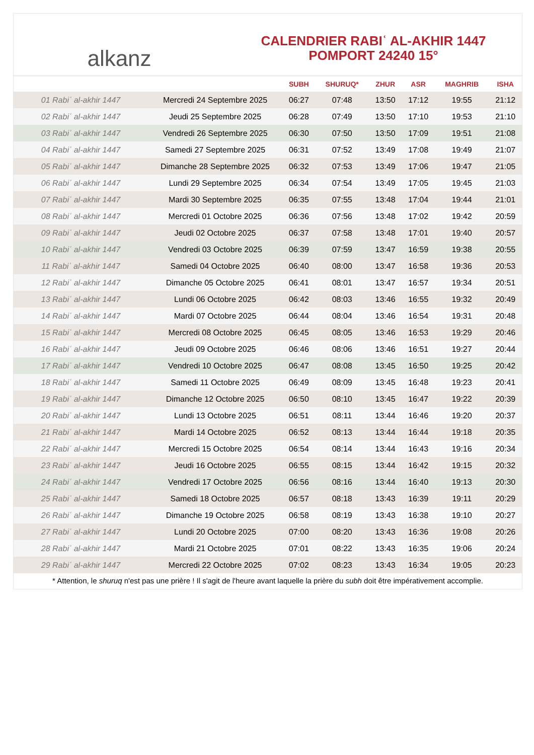alkanz
CALENDRIER RABIʿ AL-AKHIR 1447
POMPORT 24240 15°
| | | SUBH | SHURUQ* | ZHUR | ASR | MAGHRIB | ISHA |
| --- | --- | --- | --- | --- | --- | --- | --- |
| 01 Rabiʿ al-akhir 1447 | Mercredi 24 Septembre 2025 | 06:27 | 07:48 | 13:50 | 17:12 | 19:55 | 21:12 |
| 02 Rabiʿ al-akhir 1447 | Jeudi 25 Septembre 2025 | 06:28 | 07:49 | 13:50 | 17:10 | 19:53 | 21:10 |
| 03 Rabiʿ al-akhir 1447 | Vendredi 26 Septembre 2025 | 06:30 | 07:50 | 13:50 | 17:09 | 19:51 | 21:08 |
| 04 Rabiʿ al-akhir 1447 | Samedi 27 Septembre 2025 | 06:31 | 07:52 | 13:49 | 17:08 | 19:49 | 21:07 |
| 05 Rabiʿ al-akhir 1447 | Dimanche 28 Septembre 2025 | 06:32 | 07:53 | 13:49 | 17:06 | 19:47 | 21:05 |
| 06 Rabiʿ al-akhir 1447 | Lundi 29 Septembre 2025 | 06:34 | 07:54 | 13:49 | 17:05 | 19:45 | 21:03 |
| 07 Rabiʿ al-akhir 1447 | Mardi 30 Septembre 2025 | 06:35 | 07:55 | 13:48 | 17:04 | 19:44 | 21:01 |
| 08 Rabiʿ al-akhir 1447 | Mercredi 01 Octobre 2025 | 06:36 | 07:56 | 13:48 | 17:02 | 19:42 | 20:59 |
| 09 Rabiʿ al-akhir 1447 | Jeudi 02 Octobre 2025 | 06:37 | 07:58 | 13:48 | 17:01 | 19:40 | 20:57 |
| 10 Rabiʿ al-akhir 1447 | Vendredi 03 Octobre 2025 | 06:39 | 07:59 | 13:47 | 16:59 | 19:38 | 20:55 |
| 11 Rabiʿ al-akhir 1447 | Samedi 04 Octobre 2025 | 06:40 | 08:00 | 13:47 | 16:58 | 19:36 | 20:53 |
| 12 Rabiʿ al-akhir 1447 | Dimanche 05 Octobre 2025 | 06:41 | 08:01 | 13:47 | 16:57 | 19:34 | 20:51 |
| 13 Rabiʿ al-akhir 1447 | Lundi 06 Octobre 2025 | 06:42 | 08:03 | 13:46 | 16:55 | 19:32 | 20:49 |
| 14 Rabiʿ al-akhir 1447 | Mardi 07 Octobre 2025 | 06:44 | 08:04 | 13:46 | 16:54 | 19:31 | 20:48 |
| 15 Rabiʿ al-akhir 1447 | Mercredi 08 Octobre 2025 | 06:45 | 08:05 | 13:46 | 16:53 | 19:29 | 20:46 |
| 16 Rabiʿ al-akhir 1447 | Jeudi 09 Octobre 2025 | 06:46 | 08:06 | 13:46 | 16:51 | 19:27 | 20:44 |
| 17 Rabiʿ al-akhir 1447 | Vendredi 10 Octobre 2025 | 06:47 | 08:08 | 13:45 | 16:50 | 19:25 | 20:42 |
| 18 Rabiʿ al-akhir 1447 | Samedi 11 Octobre 2025 | 06:49 | 08:09 | 13:45 | 16:48 | 19:23 | 20:41 |
| 19 Rabiʿ al-akhir 1447 | Dimanche 12 Octobre 2025 | 06:50 | 08:10 | 13:45 | 16:47 | 19:22 | 20:39 |
| 20 Rabiʿ al-akhir 1447 | Lundi 13 Octobre 2025 | 06:51 | 08:11 | 13:44 | 16:46 | 19:20 | 20:37 |
| 21 Rabiʿ al-akhir 1447 | Mardi 14 Octobre 2025 | 06:52 | 08:13 | 13:44 | 16:44 | 19:18 | 20:35 |
| 22 Rabiʿ al-akhir 1447 | Mercredi 15 Octobre 2025 | 06:54 | 08:14 | 13:44 | 16:43 | 19:16 | 20:34 |
| 23 Rabiʿ al-akhir 1447 | Jeudi 16 Octobre 2025 | 06:55 | 08:15 | 13:44 | 16:42 | 19:15 | 20:32 |
| 24 Rabiʿ al-akhir 1447 | Vendredi 17 Octobre 2025 | 06:56 | 08:16 | 13:44 | 16:40 | 19:13 | 20:30 |
| 25 Rabiʿ al-akhir 1447 | Samedi 18 Octobre 2025 | 06:57 | 08:18 | 13:43 | 16:39 | 19:11 | 20:29 |
| 26 Rabiʿ al-akhir 1447 | Dimanche 19 Octobre 2025 | 06:58 | 08:19 | 13:43 | 16:38 | 19:10 | 20:27 |
| 27 Rabiʿ al-akhir 1447 | Lundi 20 Octobre 2025 | 07:00 | 08:20 | 13:43 | 16:36 | 19:08 | 20:26 |
| 28 Rabiʿ al-akhir 1447 | Mardi 21 Octobre 2025 | 07:01 | 08:22 | 13:43 | 16:35 | 19:06 | 20:24 |
| 29 Rabiʿ al-akhir 1447 | Mercredi 22 Octobre 2025 | 07:02 | 08:23 | 13:43 | 16:34 | 19:05 | 20:23 |
* Attention, le shuruq n'est pas une prière ! Il s'agit de l'heure avant laquelle la prière du subh doit être impérativement accomplie.